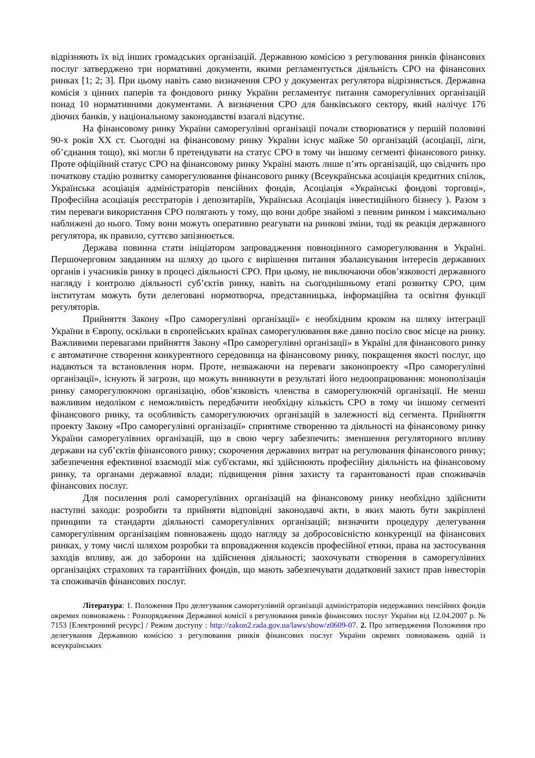відрізняють їх від інших громадських організацій. Державною комісією з регулювання ринків фінансових послуг затверджено три нормативні документи, якими регламентується діяльність СРО на фінансових ринках [1; 2; 3]. При цьому навіть само визначення СРО у документах регулятора відрізняється. Державна комісія з цінних паперів та фондового ринку України регламентує питання саморегулівних організацій понад 10 нормативними документами. А визначення СРО для банківського сектору, який налічує 176 діючих банків, у національному законодавстві взагалі відсутнє.
На фінансовому ринку України саморегулівні організації почали створюватися у першій половині 90-х років XX ст. Сьогодні на фінансовому ринку України існує майже 50 організацій (асоціації, ліги, об’єднання тощо), які могли б претендувати на статус СРО в тому чи іншому сегменті фінансового ринку. Проте офіційний статус СРО на фінансовому ринку Україні мають лише п’ять організацій, що свідчить про початкову стадію розвитку саморегулювання фінансового ринку (Всеукраїнська асоціація кредитних спілок, Українська асоціація адміністраторів пенсійних фондів, Асоціація «Українські фондові торговці», Професійна асоціація реєстраторів і депозитаріїв, Українська Асоціація інвестиційного бізнесу ). Разом з тим переваги використання СРО полягають у тому, що вони добре знайомі з певним ринком і максимально наближені до нього. Тому вони можуть оперативно реагувати на ринкові зміни, тоді як реакція державного регулятора, як правило, суттєво запізнюється.
Держава повинна стати ініціатором запровадження повноцінного саморегулювання в Україні. Першочерговим завданням на шляху до цього є вирішення питання збалансування інтересів державних органів і учасників ринку в процесі діяльності СРО. При цьому, не виключаючи обов’язковості державного нагляду і контролю діяльності суб’єктів ринку, навіть на сьогоднішньому етапі розвитку СРО, цим інститутам можуть бути делеговані нормотворча, представницька, інформаційна та освітня функції регуляторів.
Прийняття Закону «Про саморегулівні організації» є необхідним кроком на шляху інтеграції України в Європу, оскільки в європейських країнах саморегулювання вже давно посіло своє місце на ринку. Важливими перевагами прийняття Закону «Про саморегулівні організації» в Україні для фінансового ринку є автоматичне створення конкурентного середовища на фінансовому ринку, покращення якості послуг, що надаються та встановлення норм. Проте, незважаючи на переваги законопроекту «Про саморегулівні організації», існують й загрози, що можуть виникнути в результаті його недоопрацювання: монополізація ринку саморегулюючою організацію, обов’язковість членства в саморегулюючій організації. Не менш важливим недоліком є неможливість передбачити необхідну кількість СРО в тому чи іншому сегменті фінансового ринку, та особливість саморегулюючих організацій в залежності від сегмента. Прийняття проекту Закону «Про саморегулівні організації» сприятиме створенню та діяльності на фінансовому ринку України саморегулівних організацій, що в свою чергу забезпечить: зменшення регуляторного впливу держави на суб’єктів фінансового ринку; скорочення державних витрат на регулювання фінансового ринку; забезпечення ефективної взаємодії між суб'єктами, які здійснюють професійну діяльність на фінансовому ринку, та органами державної влади; підвищення рівня захисту та гарантованості прав споживачів фінансових послуг.
Для посилення ролі саморегулівних організацій на фінансовому ринку необхідно здійснити наступні заходи: розробити та прийняти відповідні законодавчі акти, в яких мають бути закріплені принципи та стандарти діяльності саморегулівних організацій; визначити процедуру делегування саморегулівним організаціям повноважень щодо нагляду за добросовісністю конкуренції на фінансових ринках, у тому числі шляхом розробки та впровадження кодексів професійної етики, права на застосування заходів впливу, аж до заборони на здійснення діяльності; заохочувати створення в саморегулівних організаціях страхових та гарантійних фондів, що мають забезпечувати додатковий захист прав інвесторів та споживачів фінансових послуг.
Література: 1. Положення Про делегування саморегулівній організації адміністраторів недержавних пенсійних фондів окремих повноважень : Розпорядження Державної комісії з регулювання ринків фінансових послуг України від 12.04.2007 р. № 7153 [Електронний ресурс] / Режим доступу : http://zakon2.rada.gov.ua/laws/show/z0609-07. 2. Про затвердження Положення про делегування Державною комісією з регулювання ринків фінансових послуг України окремих повноважень одній із всеукраїнських